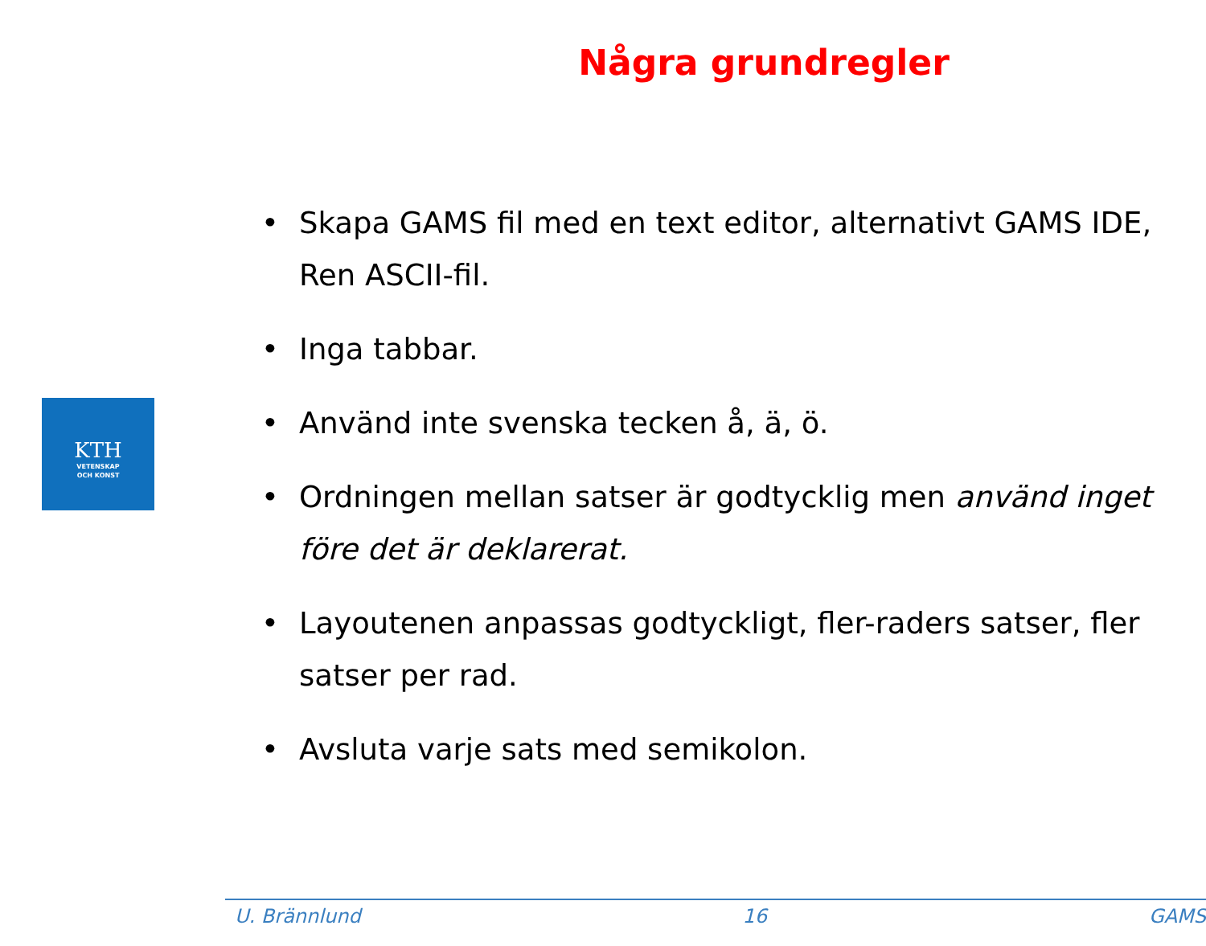Några grundregler
KTH
VETENSKAP
OCH KONST
Skapa GAMS fil med en text editor, alternativt GAMS IDE, Ren ASCII-fil.
Inga tabbar.
Använd inte svenska tecken å, ä, ö.
Ordningen mellan satser är godtycklig men använd inget före det är deklarerat.
Layoutenen anpassas godtyckligt, fler-raders satser, fler satser per rad.
Avsluta varje sats med semikolon.
U. Brännlund 16 GAMS